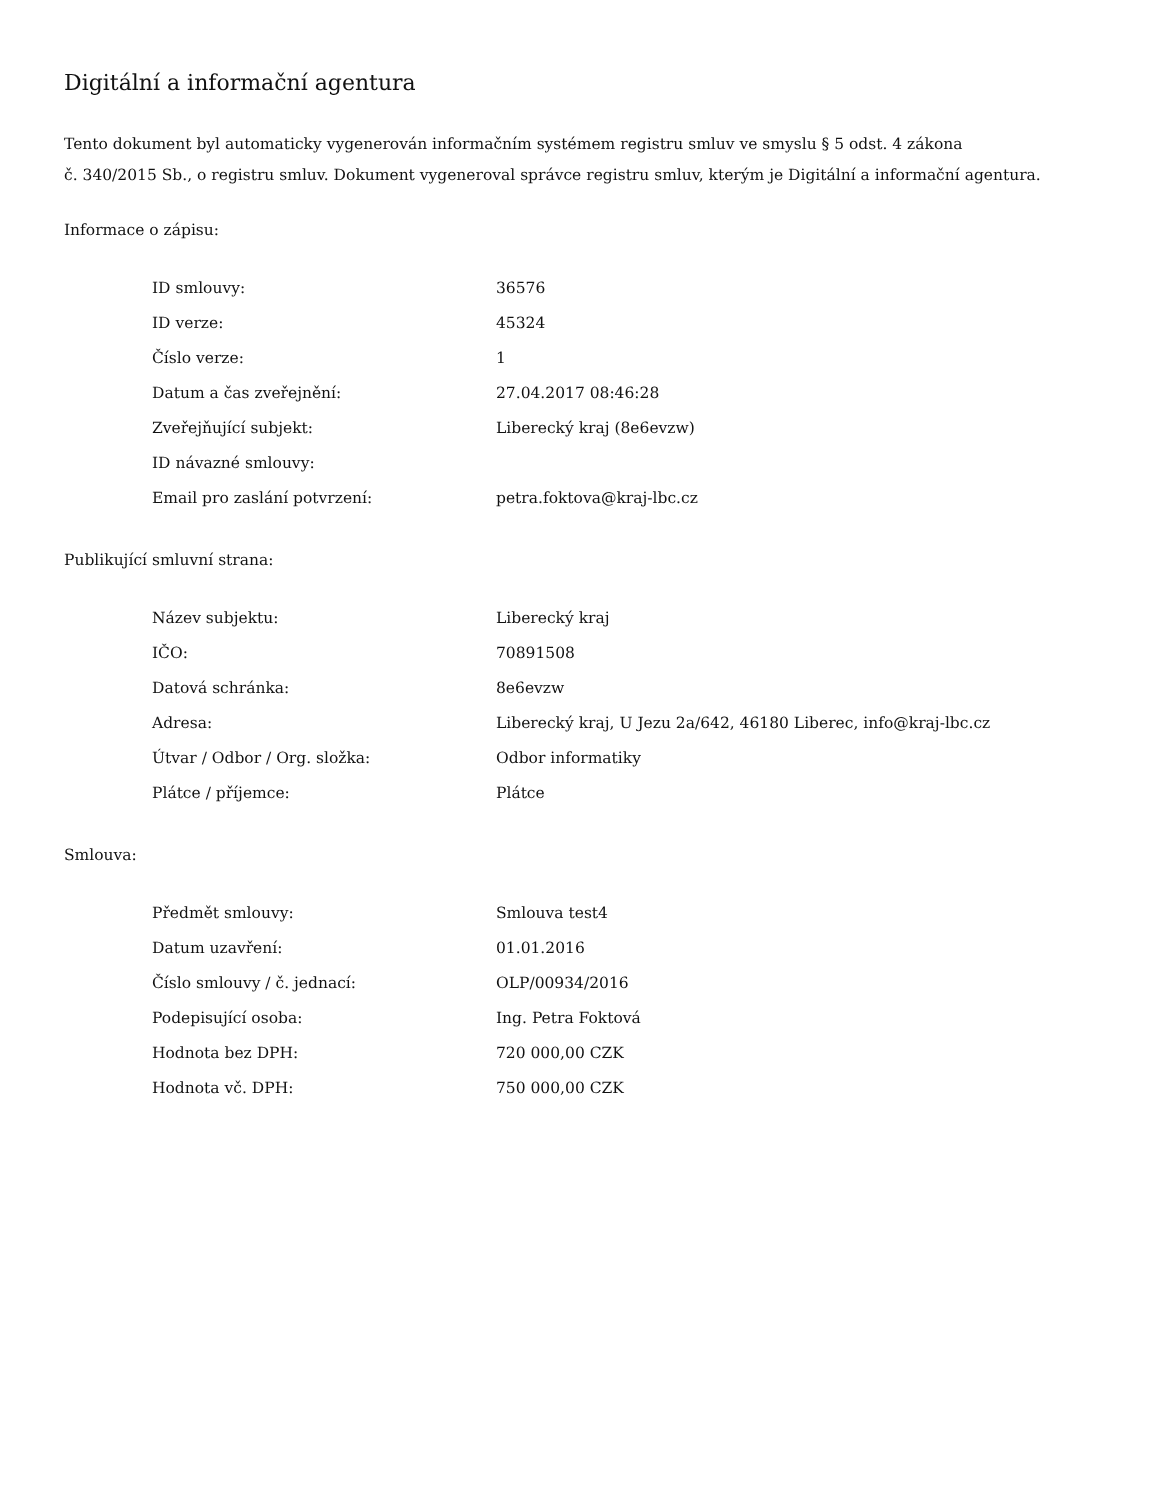Digitální a informační agentura
Tento dokument byl automaticky vygenerován informačním systémem registru smluv ve smyslu § 5 odst. 4 zákona
č. 340/2015 Sb., o registru smluv. Dokument vygeneroval správce registru smluv, kterým je Digitální a informační agentura.
Informace o zápisu:
| ID smlouvy: | 36576 |
| ID verze: | 45324 |
| Číslo verze: | 1 |
| Datum a čas zveřejnění: | 27.04.2017 08:46:28 |
| Zveřejňující subjekt: | Liberecký kraj (8e6evzw) |
| ID návazné smlouvy: | |
| Email pro zaslání potvrzení: | petra.foktova@kraj-lbc.cz |
Publikující smluvní strana:
| Název subjektu: | Liberecký kraj |
| IČO: | 70891508 |
| Datová schránka: | 8e6evzw |
| Adresa: | Liberecký kraj, U Jezu 2a/642, 46180 Liberec, info@kraj-lbc.cz |
| Útvar / Odbor / Org. složka: | Odbor informatiky |
| Plátce / příjemce: | Plátce |
Smlouva:
| Předmět smlouvy: | Smlouva test4 |
| Datum uzavření: | 01.01.2016 |
| Číslo smlouvy / č. jednací: | OLP/00934/2016 |
| Podepisující osoba: | Ing. Petra Foktová |
| Hodnota bez DPH: | 720 000,00 CZK |
| Hodnota vč. DPH: | 750 000,00 CZK |